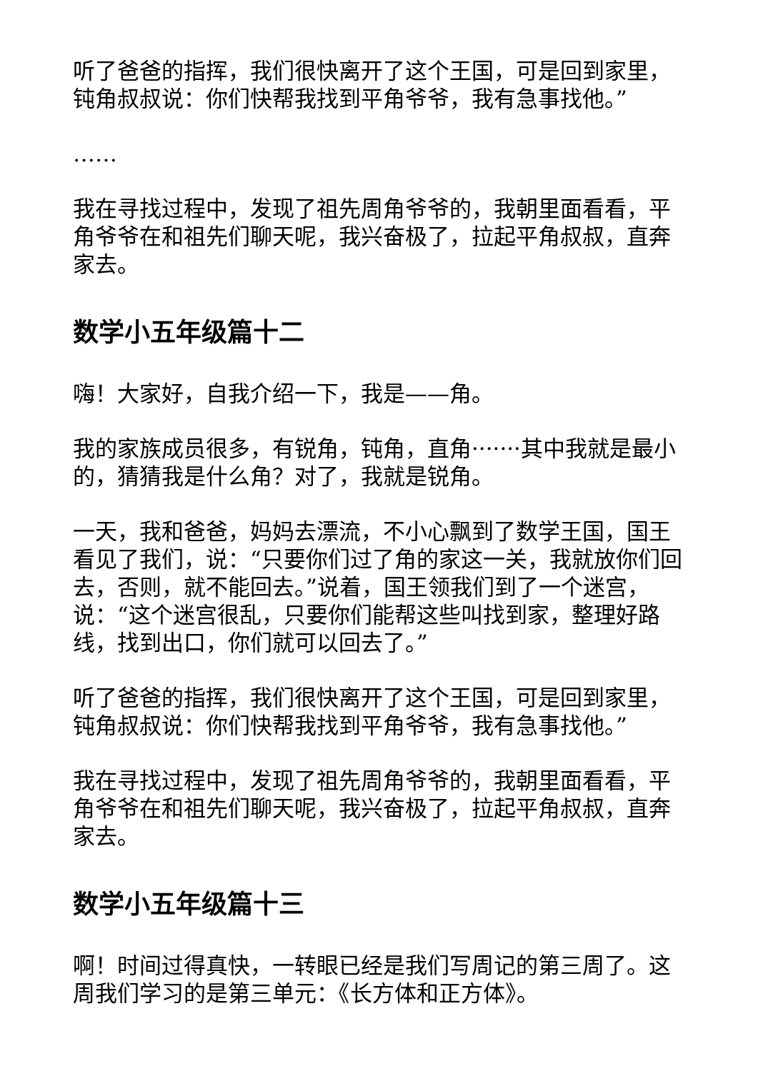听了爸爸的指挥，我们很快离开了这个王国，可是回到家里，钝角叔叔说：你们快帮我找到平角爷爷，我有急事找他。”
……
我在寻找过程中，发现了祖先周角爷爷的，我朝里面看看，平角爷爷在和祖先们聊天呢，我兴奋极了，拉起平角叔叔，直奔家去。
数学小五年级篇十二
嗨！大家好，自我介绍一下，我是——角。
我的家族成员很多，有锐角，钝角，直角·······其中我就是最小的，猜猜我是什么角？对了，我就是锐角。
一天，我和爸爸，妈妈去漂流，不小心飘到了数学王国，国王看见了我们，说：“只要你们过了角的家这一关，我就放你们回去，否则，就不能回去。”说着，国王领我们到了一个迷宫，说：“这个迷宫很乱，只要你们能帮这些叫找到家，整理好路线，找到出口，你们就可以回去了。”
听了爸爸的指挥，我们很快离开了这个王国，可是回到家里，钝角叔叔说：你们快帮我找到平角爷爷，我有急事找他。”
我在寻找过程中，发现了祖先周角爷爷的，我朝里面看看，平角爷爷在和祖先们聊天呢，我兴奋极了，拉起平角叔叔，直奔家去。
数学小五年级篇十三
啊！时间过得真快，一转眼已经是我们写周记的第三周了。这周我们学习的是第三单元：《长方体和正方体》。